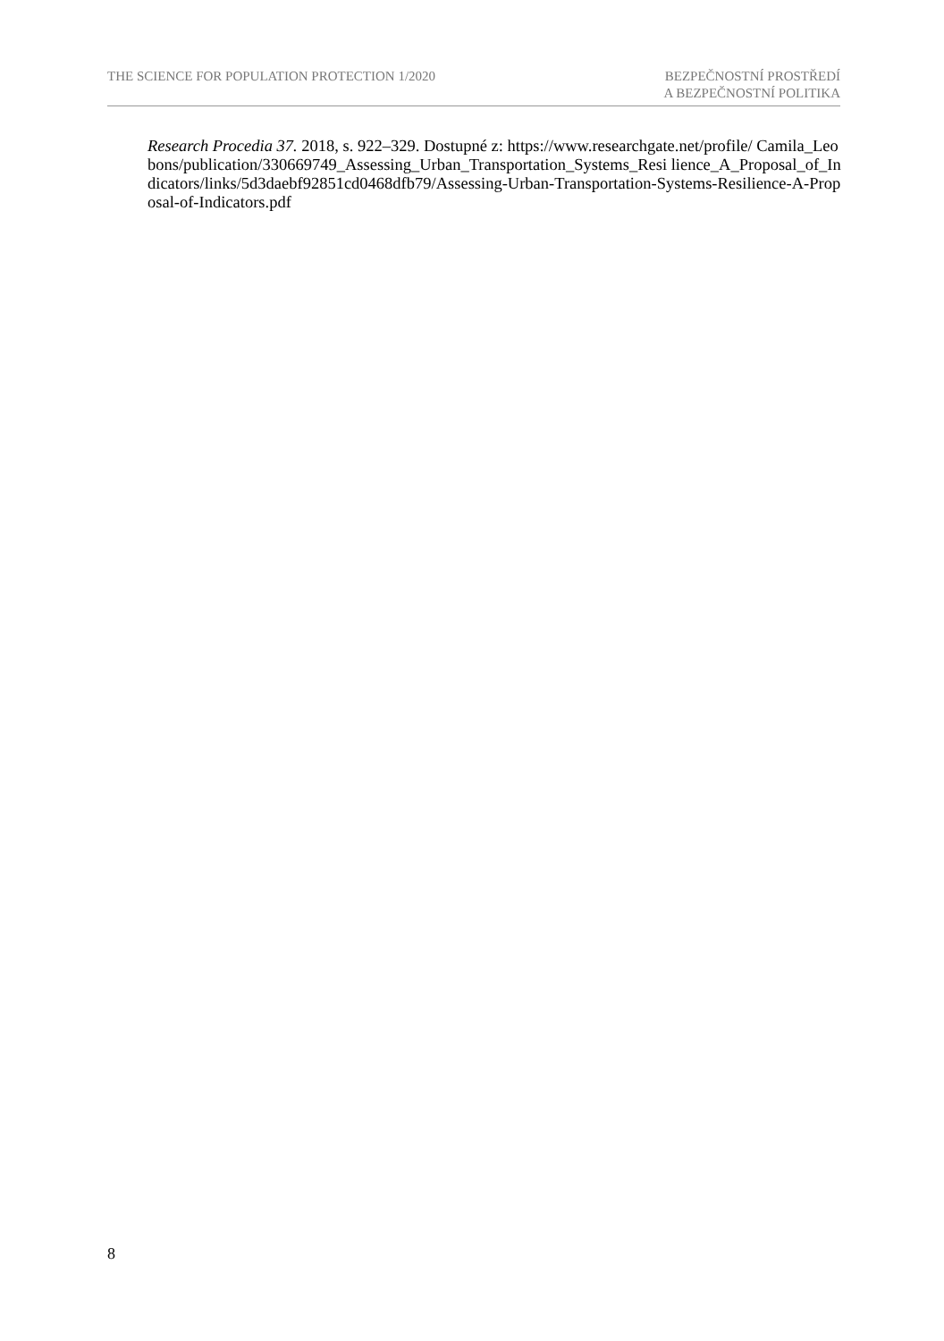THE SCIENCE FOR POPULATION PROTECTION 1/2020
BEZPEČNOSTNÍ PROSTŘEDÍ
A BEZPEČNOSTNÍ POLITIKA
Research Procedia 37. 2018, s. 922–329. Dostupné z: https://www.researchgate.net/profile/ Camila_Leobons/publication/330669749_Assessing_Urban_Transportation_Systems_Resi lience_A_Proposal_of_Indicators/links/5d3daebf92851cd0468dfb79/Assessing-Urban-Transportation-Systems-Resilience-A-Proposal-of-Indicators.pdf
8